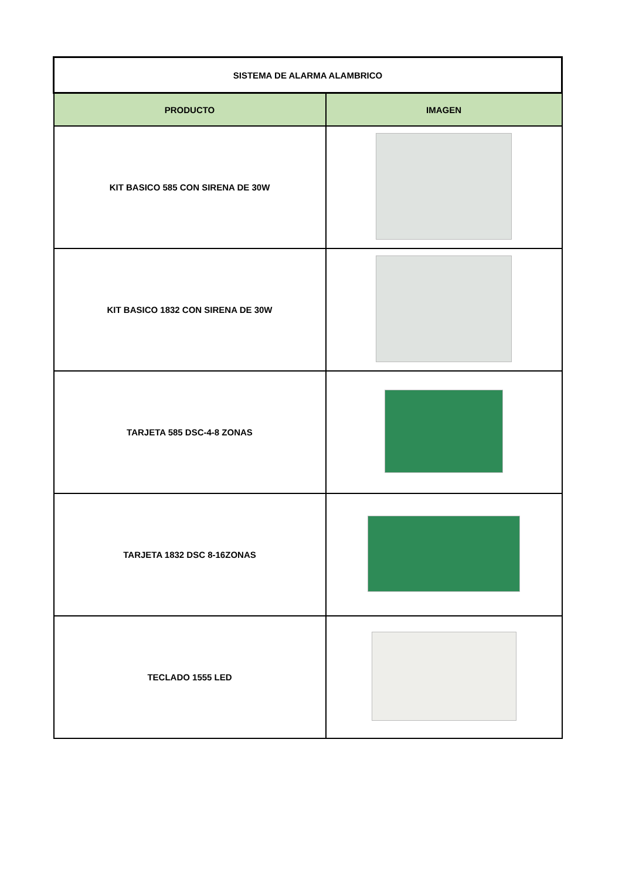| SISTEMA DE ALARMA ALAMBRICO | |
| --- | --- |
| PRODUCTO | IMAGEN |
| KIT BASICO 585 CON SIRENA DE 30W | |
| KIT BASICO 1832 CON SIRENA DE 30W | |
| TARJETA 585 DSC-4-8 ZONAS | |
| TARJETA 1832 DSC 8-16ZONAS | |
| TECLADO 1555 LED | |